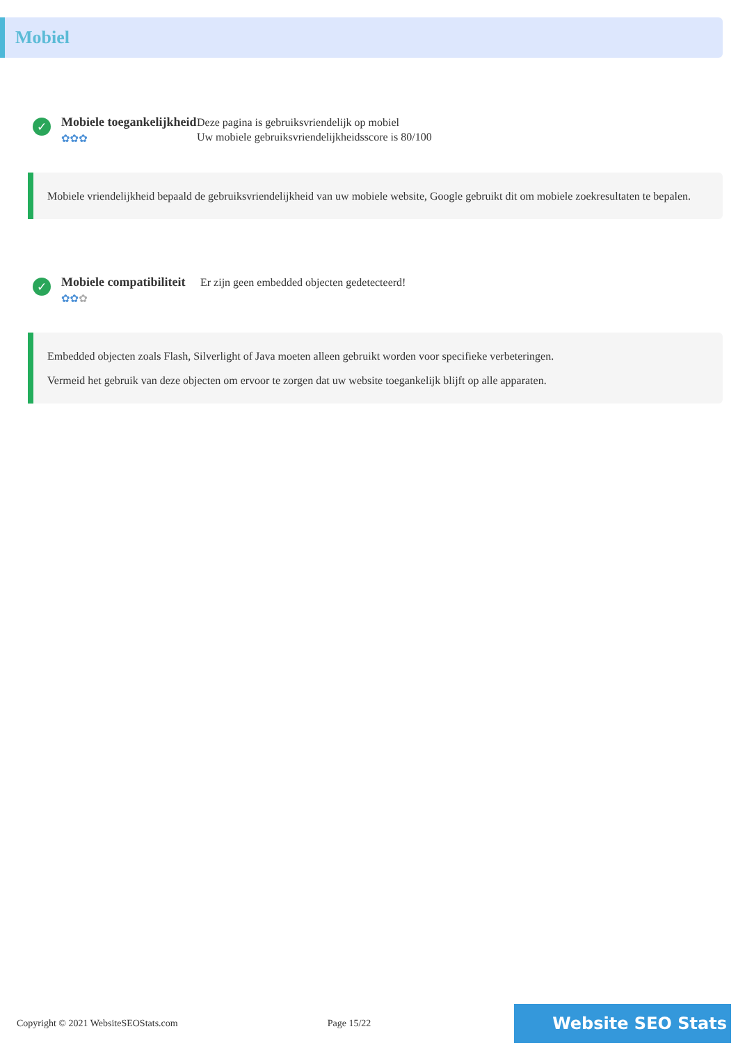Mobiel
✓
Mobiele toegankelijkheid
✿✿✿
Deze pagina is gebruiksvriendelijk op mobiel
Uw mobiele gebruiksvriendelijkheidsscore is 80/100
Mobiele vriendelijkheid bepaald de gebruiksvriendelijkheid van uw mobiele website, Google gebruikt dit om mobiele zoekresultaten te bepalen.
✓
Mobiele compatibiliteit
✿✿✿
Er zijn geen embedded objecten gedetecteerd!
Embedded objecten zoals Flash, Silverlight of Java moeten alleen gebruikt worden voor specifieke verbeteringen.
Vermeid het gebruik van deze objecten om ervoor te zorgen dat uw website toegankelijk blijft op alle apparaten.
Copyright © 2021 WebsiteSEOStats.com Page 15/22 Website SEO Stats